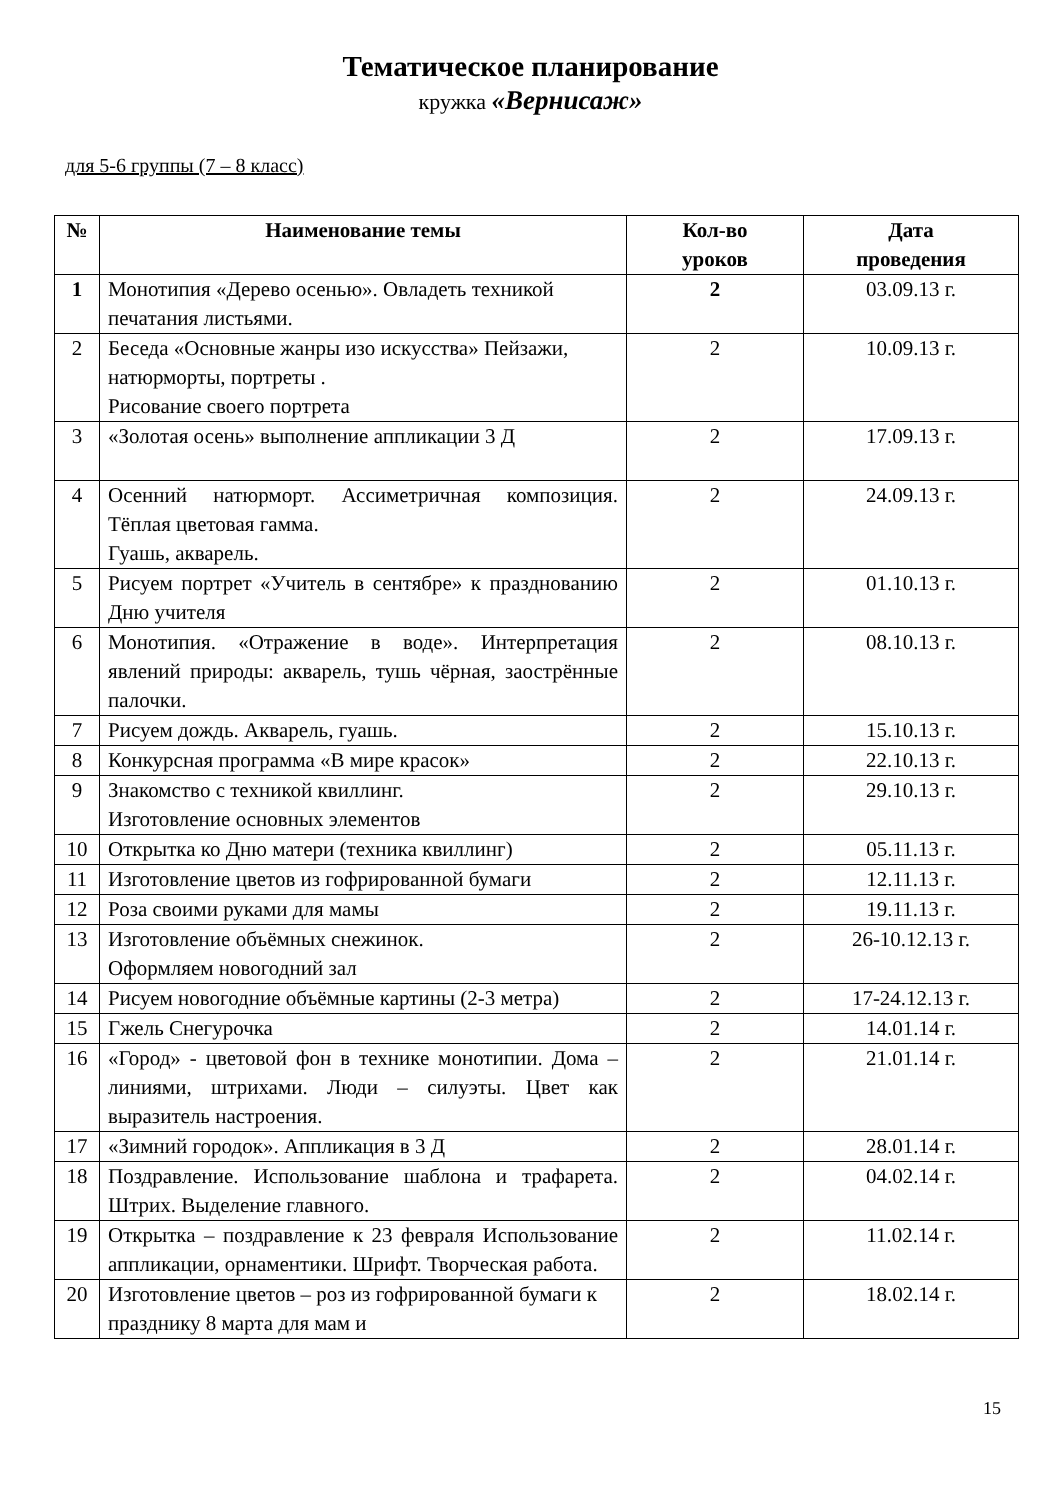Тематическое планирование
кружка «Вернисаж»
для 5-6 группы (7 – 8 класс)
| № | Наименование темы | Кол-во уроков | Дата проведения |
| --- | --- | --- | --- |
| 1 | Монотипия «Дерево осенью». Овладеть техникой печатания листьями. | 2 | 03.09.13 г. |
| 2 | Беседа «Основные жанры изо искусства» Пейзажи, натюрморты, портреты . Рисование своего портрета | 2 | 10.09.13 г. |
| 3 | «Золотая осень» выполнение аппликации 3 Д | 2 | 17.09.13 г. |
| 4 | Осенний натюрморт. Ассиметричная композиция. Тёплая цветовая гамма. Гуашь, акварель. | 2 | 24.09.13 г. |
| 5 | Рисуем портрет «Учитель в сентябре» к празднованию Дню учителя | 2 | 01.10.13 г. |
| 6 | Монотипия. «Отражение в воде». Интерпретация явлений природы: акварель, тушь чёрная, заострённые палочки. | 2 | 08.10.13 г. |
| 7 | Рисуем дождь. Акварель, гуашь. | 2 | 15.10.13 г. |
| 8 | Конкурсная программа «В мире красок» | 2 | 22.10.13 г. |
| 9 | Знакомство с техникой квиллинг. Изготовление основных элементов | 2 | 29.10.13 г. |
| 10 | Открытка ко Дню матери (техника квиллинг) | 2 | 05.11.13 г. |
| 11 | Изготовление цветов из гофрированной бумаги | 2 | 12.11.13 г. |
| 12 | Роза своими руками для мамы | 2 | 19.11.13 г. |
| 13 | Изготовление объёмных снежинок. Оформляем новогодний зал | 2 | 26-10.12.13 г. |
| 14 | Рисуем новогодние объёмные картины (2-3 метра) | 2 | 17-24.12.13 г. |
| 15 | Гжель Снегурочка | 2 | 14.01.14 г. |
| 16 | «Город» - цветовой фон в технике монотипии. Дома – линиями, штрихами. Люди – силуэты. Цвет как выразитель настроения. | 2 | 21.01.14 г. |
| 17 | «Зимний городок». Аппликация в 3 Д | 2 | 28.01.14 г. |
| 18 | Поздравление. Использование шаблона и трафарета. Штрих. Выделение главного. | 2 | 04.02.14 г. |
| 19 | Открытка – поздравление к 23 февраля Использование аппликации, орнаментики. Шрифт. Творческая работа. | 2 | 11.02.14 г. |
| 20 | Изготовление цветов – роз из гофрированной бумаги к празднику 8 марта для мам и | 2 | 18.02.14 г. |
15